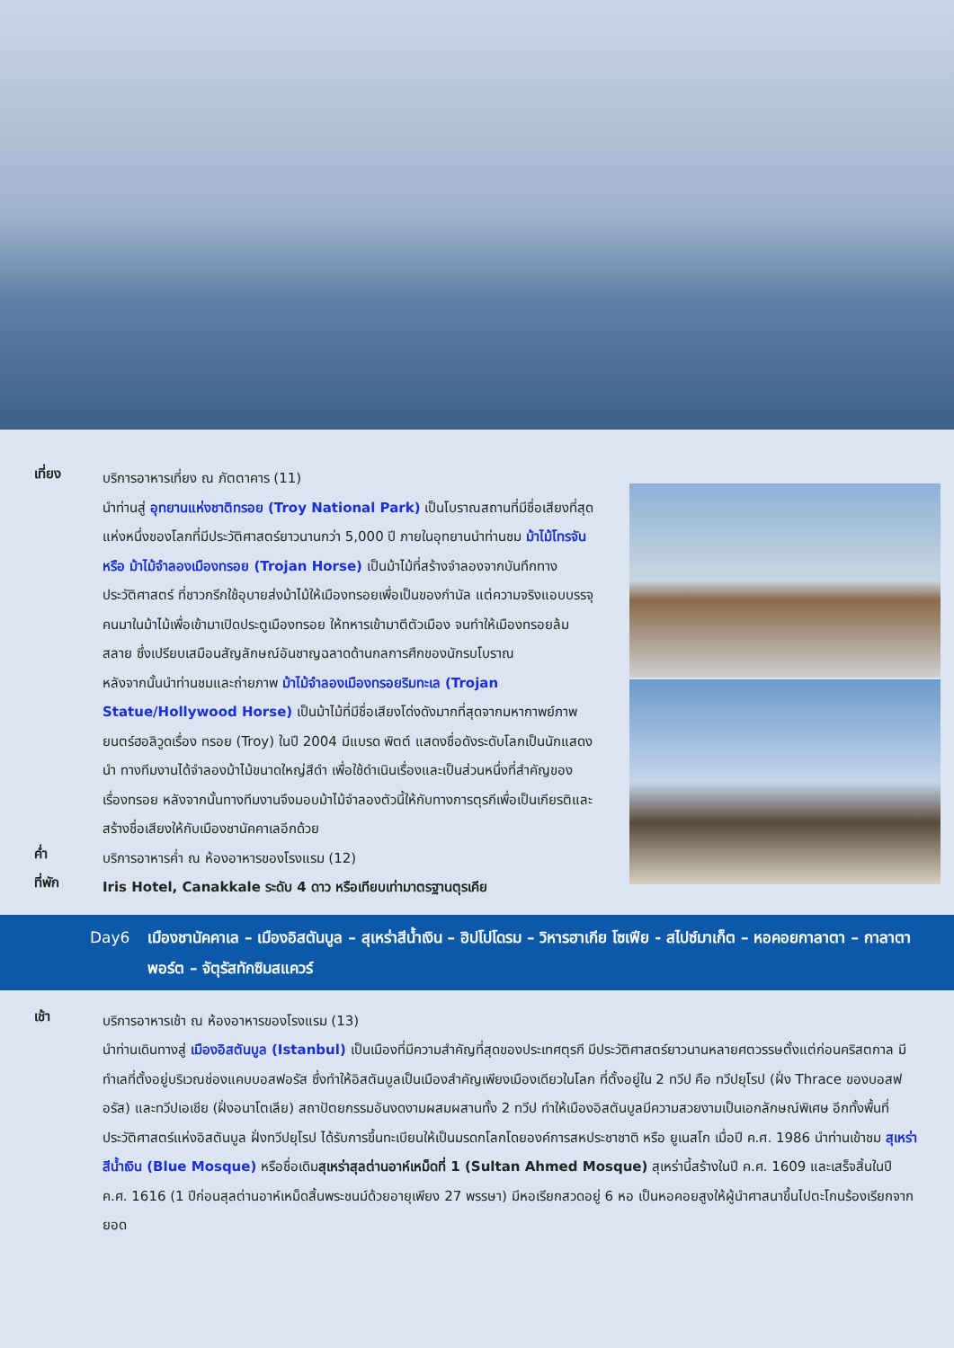เที่ยง
บริการอาหารเที่ยง ณ ภัตตาคาร (11)
นำท่านสู่ อุทยานแห่งชาติทรอย (Troy National Park) เป็นโบราณสถานที่มีชื่อเสียงที่สุดแห่งหนึ่งของโลกที่มีประวัติศาสตร์ยาวนานกว่า 5,000 ปี ภายในอุทยานนำท่านชม ม้าไม้โทรจัน หรือ ม้าไม้จำลองเมืองทรอย (Trojan Horse) เป็นม้าไม้ที่สร้างจำลองจากบันทึกทางประวัติศาสตร์ ที่ชาวกรีกใช้อุบายส่งม้าไม้ให้เมืองทรอยเพื่อเป็นของกำนัล แต่ความจริงแอบบรรจุคนมาในม้าไม้เพื่อเข้ามาเปิดประตูเมืองทรอย ให้ทหารเข้ามาตีตัวเมือง จนทำให้เมืองทรอยล้มสลาย ซึ่งเปรียบเสมือนสัญลักษณ์อันชาญฉลาดด้านกลการศึกของนักรบโบราณ
หลังจากนั้นนำท่านชมและถ่ายภาพ ม้าไม้จำลองเมืองทรอยริมทะเล (Trojan Statue/Hollywood Horse) เป็นม้าไม้ที่มีชื่อเสียงโด่งดังมากที่สุดจากมหากาพย์ภาพยนตร์ฮอลิวูดเรื่อง ทรอย (Troy) ในปี 2004 มีแบรด พิตต์ แสดงชื่อดังระดับโลกเป็นนักแสดงนำ ทางทีมงานได้จำลองม้าไม้ขนาดใหญ่สีดำ เพื่อใช้ดำเนินเรื่องและเป็นส่วนหนึ่งที่สำคัญของเรื่องทรอย หลังจากนั้นทางทีมงานจึงมอบม้าไม้จำลองตัวนี้ให้กับทางการตุรกีเพื่อเป็นเกียรติและสร้างชื่อเสียงให้กับเมืองชานัคคาเลอีกด้วย
ค่ำ
บริการอาหารค่ำ ณ ห้องอาหารของโรงแรม (12)
ที่พัก
Iris Hotel, Canakkale ระดับ 4 ดาว หรือเทียบเท่ามาตรฐานตุรเคีย
Day6 เมืองชานัคคาเล – เมืองอิสตันบูล – สุเหร่าสีน้ำเงิน – ฮิปโปโดรม – วิหารฮาเกีย โซเฟีย - สไปซ์มาเก็ต – หอคอยกาลาตา – กาลาตาพอร์ต – จัตุรัสทักซิมสแควร์
เช้า
บริการอาหารเช้า ณ ห้องอาหารของโรงแรม (13)
นำท่านเดินทางสู่ เมืองอิสตันบูล (Istanbul) เป็นเมืองที่มีความสำคัญที่สุดของประเทศตุรกี มีประวัติศาสตร์ยาวนานหลายศตวรรษตั้งแต่ก่อนคริสตกาล มีทำเลที่ตั้งอยู่บริเวณช่องแคบบอสฟอรัส ซึ่งทำให้อิสตันบูลเป็นเมืองสำคัญเพียงเมืองเดียวในโลก ที่ตั้งอยู่ใน 2 ทวีป คือ ทวีปยุโรป (ฝั่ง Thrace ของบอสฟอรัส) และทวีปเอเชีย (ฝั่งอนาโตเลีย) สถาปัตยกรรมอันงดงามผสมผสานทั้ง 2 ทวีป ทำให้เมืองอิสตันบูลมีความสวยงามเป็นเอกลักษณ์พิเศษ อีกทั้งพื้นที่ประวัติศาสตร์แห่งอิสตันบูล ฝั่งทวีปยุโรป ได้รับการขึ้นทะเบียนให้เป็นมรดกโลกโดยองค์การสหประชาชาติ หรือ ยูเนสโก เมื่อปี ค.ศ. 1986 นำท่านเข้าชม สุเหร่าสีน้ำเงิน (Blue Mosque) หรือชื่อเดิมสุเหร่าสุลต่านอาห์เหม็ดที่ 1 (Sultan Ahmed Mosque) สุเหร่านี้สร้างในปี ค.ศ. 1609 และเสร็จสิ้นในปี ค.ศ. 1616 (1 ปีก่อนสุลต่านอาห์เหม็ดสิ้นพระชนม์ด้วยอายุเพียง 27 พรรษา) มีหอเรียกสวดอยู่ 6 หอ เป็นหอคอยสูงให้ผู้นำศาสนาขึ้นไปตะโกนร้องเรียกจากยอด